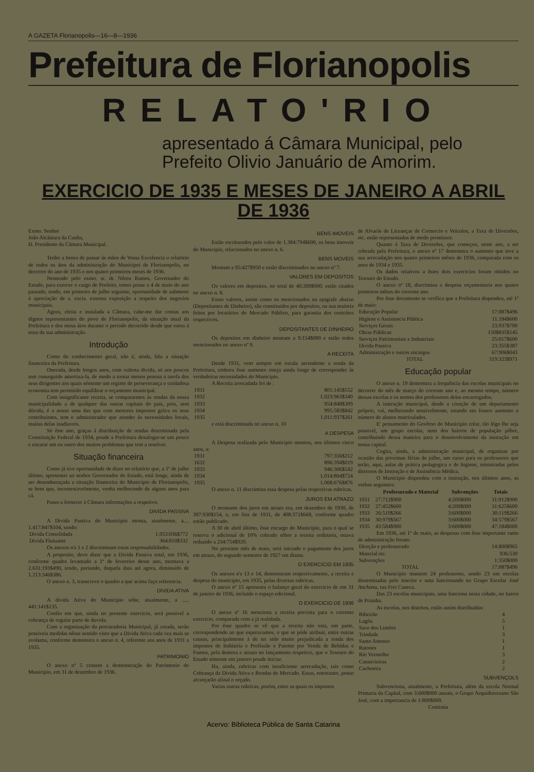A GAZETA Florianopolis—16—8—1936
Prefeitura de Florianopolis
RELATO'RIO
apresentado á Câmara Municipal, pelo Prefeito Olivio Januário de Amorim.
EXERCICIO DE 1935 E MESES DE JANEIRO A ABRIL DE 1936
Exmo. Senhor
João Alcântara da Cunha,
D. Presidente da Câmara Municipal.
Tenho a honra de passar ás mãos de Vossa Excelencia o relatório de todos os átos da administração do Municipoi de Florianopolis, no decorrer do ano de 1935 e nos quatro primeiros meses de 1936.
Nomeado pelo exmo. sr. dr. Nêreu Ramos, Governador do Estado, para exercer o cargo de Prefeito, tomei posse a 4 de maio do ano passado, tendo, em primeiro de julho seguinte, oportunidade de submeter á apreciação de s. excia. extensa exposição a respeito dos negocios municipais.
Agora, eleita e instalada a Câmara, cabe-me dar contas aos dignos representantes do povo de Florianopolis, da situação atual da Prefeitura e dos meus átos durante o periodo decorrido desde que estou á testa da sua administração.
Introdução
Como do conhecimento geral, não é, ainda, bôa a situação financeira da Prefeitura.
Onerada, desde longos anos, com vultosa divida, só aos poucos tem conseguido amortiza-la, de modo a tornar menos penosa a tarefa dos seus dirigentes aos quais sómente um regime de perseverança e cuidadosa economia tem permitido equilibrar o orçamento municipal.
Com insignificante receita, se compararmos ás rendas da nossa municipalidade a de qualquer das outras capitais do país, pois, sem dúvida, é a nosso uma das que com menores impostos gráva os seus contribuintes, tem o administrador que atender ás necessidades locais, muitas delas inadiaveis.
Só êste ano, graças á distribuição de rendas determinada pela Constituição Federal de 1934, poude a Prefeitura desafogar-se um pouco e encarar um ou outro dos muitos problemas que tem a resolver.
Situação financeira
Como já tive oportunidade de dizer no relatório que, a 1º de julho último, apresentei ao senhor Governador do Estado, está longe, ainda de ser desembaraçada a situação financeira do Municipio de Florianopolis, se bem que, incontestavelmente, venha melhorando de alguns anos para cá.
Passo a fornecer á Câmara informações a respetivo.
DIVIDA PASSIVA
A Divida Passiva do Municipio monta, atualmente, a.... 1.417:847$104, sendo:
| Divida Consolidada | 1.053:036$772 |
| Divida Flutuante | 364:810$332 |
Os anexos n's 1 e 2 discriminam essas responsabilidades.
A proposito, devo dizer que a Divida Passiva total, em 1936, conforme quadro levantado a 1º de fevereiro desse ano, montava a 2.631:193$490, tendo, portando, daquela data até agora, diminuido de 1.213:346$386.
O anexo n. 3, transcreve o quadro a que acima faço referencia.
DIVIDA ATIVA
A divida Ativa do Municipio sóbe, atualmente, a ..... 441:141$135.
Confio em que, ainda no presente exercicio, será possivel a cobrança de regular parte de duvida.
Com a organização da procuradoria Municipal, já creada, serão possiveis medidas nêsse sentido visto que a Divida Ativa cada vez mais se avoluma, conforme demonstra o anexo n. 4, referente aos anos de 1931 a 1935.
PATRIMONIO
O anexo nº 5 contem a demonstração do Patrimonio do Municipio, em 31 de dezembro de 1936.
BENS IMOVEIS
Estão escriturados pelo valor de 1.384:794$600, os bens imoveis do Municipio, relacionados no anexo n. 6.
BENS MOVEIS
Montam a 95:427$950 e estão discriminados no anexo nº 7.
VALORES EM DEPOSITOS
Os valores em depositos, no total de 40:200$000, estão citados no anexo n. 8.
Esses valores, assim como os mencionados na epigrafe abaixo (Depositantes de Dinheiro), são constituidos por depositos, na sua maioria feitos por locatários do Mercado Público, para garantia dos contrátos respectivos.
DEPOSITANTES DE DINHEIRO
Os depositos em dinheiro montam a 9:154$000 e estão todos mencionados no anexo nº 9.
A RECEITA
Desde 1931, vem sempre em escala ascendente a renda da Prefeitura, embora êsse aumento esteja ainda longe de corresponder às verdadeiras necessidades do Municipio.
A Receita arrecadada foi de :
| 1931 | 801:145$552 |
| 1932 | 1.023:963$340 |
| 1933 | 954:848$309 |
| 1934 | 995:583$842 |
| 1935 | 1.011:937$261 |
e está discriminada no anexo n. 10
A DESPESA
A Despesa realizada pelo Municipio montou, nos últimos cinco anos, a:
| 1931 | 797:356$212 |
| 1632 | 896:394$019 |
| 1933 | 946:306$542 |
| 1934 | 1.014:804$724 |
| 1935 | 1.008:676$876 |
O anexo n. 11 discrimina essa despesa pelas respectivas rubricas.
JUROS EM ATRAZO
O montante dos juros em atrazo era, em dezembro de 1930, de 397:930$154, e, em fins de 1931, de 408:371$668, conforme quadro então publicado.
A 30 de abril último, êsse encargo do Municipio, para o qual se reserva o adicional de 10% cobrado sôbre a receita ordinaria, estava reduzido a 234:754$920.
No proximo mês de maio, será iniciado o pagamento dos juros em atrazo, do segundo semestre de 1927 em diante.
O EXERCICIO EM 1935
Os anexos n's 13 e 14, demonstram respectivamente, a receita e despesa do municipio, em 1935, pelas diversas rubricas.
O anexo nº 15 apresenta o balanço geral do exercicio de em 31 de janeiro de 1936, incluido o espaço edicional.
O EXERCICIO DE 1936
O anexo nº 16 menciona a receita prevista para o corrente exercicio, comparada com a já realidada.
Por êsse quadro se vê que a receita não está, em parte, correspondendo ao que esperavamos, o que se póde atribuir, entre outras causas, principalmente á de ter sido muito prejudicada a renda dos impostos de Indústria e Profissão e Patente por Venda de Bebidas e Fumos, pela demora e atrazo no lançamento respetivo, que o Tesouro do Estado sómente em janeiro poude iniciar.
Ha, ainda, rubricas com insuficiente arrecadação, tais como Cobrança da Divida Ativa e Rendas do Mercado. Essas, entretanto, penso alcançarão afinal o orçado.
Varias outras rubricas, porém, entre as quais os impostos
de Alvarás de Liceanças de Comercio e Veículos, a Taxa de Diversões, etc. estão representadas de modo promissor.
Quanto á Taxa de Diversões, que começou, neste ano, a ser cobrada pela Prefeitura, o anexo nº 17 demonstra o aumento que teve a sua arrecadação nos quatro primeiros mêses de 1936, comparada com os anos de 1934 e 1935.
Os dados relativos a êstes dois exercicios foram obtidos no Tesouro do Estado.
O anexo nº 18, discrimina a despesa orçamentaria nos quatro primeiros mêses do corrente ano.
Por êsse documento se verifica que a Prefeitura dispendeu, até 1º de maio:
| Educação Popular | 17:087$496 |
| Higiene e Assistencia Pùblica | 11.184$600 |
| Serviços Gerais | 23:937$700 |
| Obras Públicas | 150$835$145 |
| Serviços Patrimoniais e Industriais | 25:017$600 |
| Divida Passiva | 23:355$387 |
| Administração e outros encargos | 67:906$043 |
| TOTAL | 319:323$971 |
Educação popular
O anexo n. 19 demonstra a frequência das escolas municipais no decorrer do mês de março do corrente ano e, ao mesmo tempo, número dessas escolas e os nomes dos professores delas encarregados.
A instrução municipal, desde a creação de um departamento próprio, vai, melhorando sensivelmente, estando em franco aumento o número de alunos matriculados.
E' pensamento do Govêrno do Municipio crêar, tão lógo lhe seja possivel, um grupo escolar, num dos bairros de população pôbre, contribuindo dessa maneira para o desenvolvimento da instrução em nossa capital.
Cogita, ainda, a administração municipal, de organizar por ocasião das proximas férias de julho, um curso para os professores que terão, aqui, aulas de prática pedagogica e de higiene, ministradas pelos diretores de Instrução e de Assistência Médica.
O Municipio dispendeu com a instrução, nos últimos anos, as verbas seguintes:
| | Professorado e Material | Subvenções | Totais |
| --- | --- | --- | --- |
| 1931 | 27:712$900 | 4:200$000 | 31:912$900 |
| 1932 | 27:452$600 | 4:200$000 | 31:625$600 |
| 1933 | 26:519$266 | 3:600$000 | 30:119$266 |
| 1934 | 30:979$567 | 3:600$000 | 34:579$567 |
| 1935 | 43:584$900 | 3:600$000 | 47:184$000 |
Em 1936, até 1º de maio, as despesas com êsse importante ramo de administração foram:
| Direção e professorado | 14:800$965 |
| Material etc. | 936:530 |
| Subvenções | 1:350$000 |
| TOTAL | 17:087$496 |
O Municipio mantem 24 professores, sendo 23 em escolas disseminadas pelo itnerior e uma funcionando no Grupo Escolar José Anchieta, rua Frei Caneca.
Das 23 escolas municipais, uma funciona nesta cidade, no bairro de Prainha.
As escolas, nos distritos, estão assim distribuidas:
| Ribeirão | 4 |
| Lagôa | 5 |
| Saco dos Limões | 1 |
| Trindade | 3 |
| Santo Antonio | 1 |
| Ratones | 1 |
| Rio Vermelho | 3 |
| Canasvieiras | 2 |
| Cachoeira | 2 |
SUBVENÇOLS
Subvenciona, atualmente, a Prefeitura, além da escola Normal Primaria da Capital, com 3:600$000 anuais, o Grupo Arquidiocesano São José, com a importancia de 1:800$000.
Continúa
Acervo: Biblioteca Pública de Santa Catarina